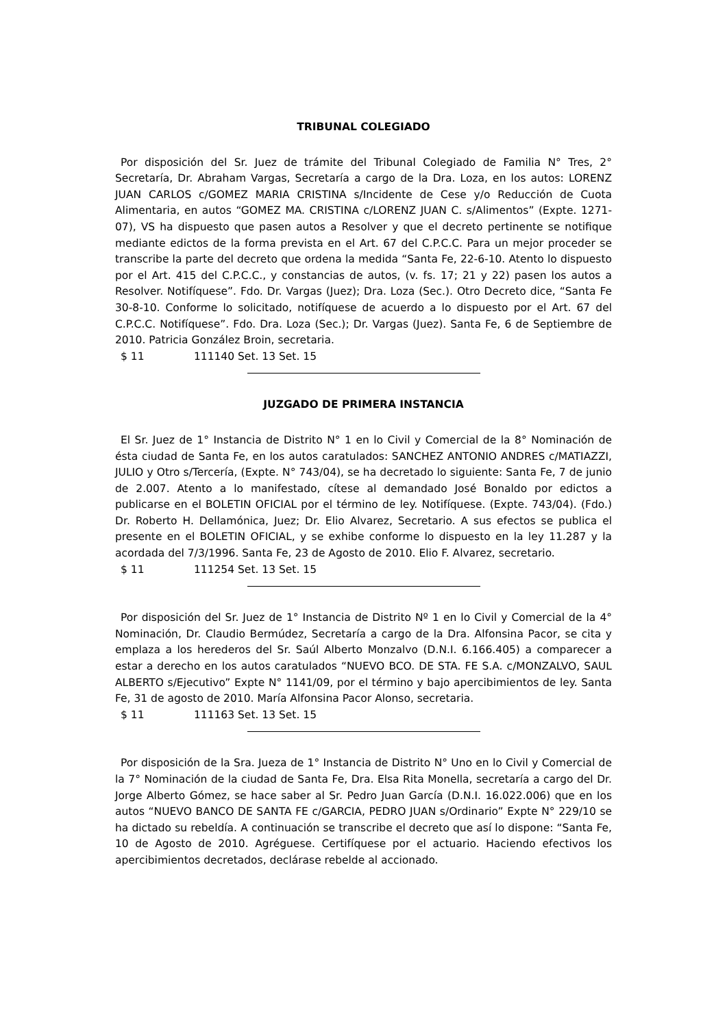TRIBUNAL COLEGIADO
Por disposición del Sr. Juez de trámite del Tribunal Colegiado de Familia N° Tres, 2° Secretaría, Dr. Abraham Vargas, Secretaría a cargo de la Dra. Loza, en los autos: LORENZ JUAN CARLOS c/GOMEZ MARIA CRISTINA s/Incidente de Cese y/o Reducción de Cuota Alimentaria, en autos “GOMEZ MA. CRISTINA c/LORENZ JUAN C. s/Alimentos” (Expte. 1271-07), VS ha dispuesto que pasen autos a Resolver y que el decreto pertinente se notifique mediante edictos de la forma prevista en el Art. 67 del C.P.C.C. Para un mejor proceder se transcribe la parte del decreto que ordena la medida “Santa Fe, 22-6-10. Atento lo dispuesto por el Art. 415 del C.P.C.C., y constancias de autos, (v. fs. 17; 21 y 22) pasen los autos a Resolver. Notifíquese”. Fdo. Dr. Vargas (Juez); Dra. Loza (Sec.). Otro Decreto dice, “Santa Fe 30-8-10. Conforme lo solicitado, notifíquese de acuerdo a lo dispuesto por el Art. 67 del C.P.C.C. Notifíquese”. Fdo. Dra. Loza (Sec.); Dr. Vargas (Juez). Santa Fe, 6 de Septiembre de 2010. Patricia González Broin, secretaria.
$ 11 111140 Set. 13 Set. 15
JUZGADO DE PRIMERA INSTANCIA
El Sr. Juez de 1° Instancia de Distrito N° 1 en lo Civil y Comercial de la 8° Nominación de ésta ciudad de Santa Fe, en los autos caratulados: SANCHEZ ANTONIO ANDRES c/MATIAZZI, JULIO y Otro s/Tercería, (Expte. N° 743/04), se ha decretado lo siguiente: Santa Fe, 7 de junio de 2.007. Atento a lo manifestado, cítese al demandado José Bonaldo por edictos a publicarse en el BOLETIN OFICIAL por el término de ley. Notifíquese. (Expte. 743/04). (Fdo.) Dr. Roberto H. Dellamónica, Juez; Dr. Elio Alvarez, Secretario. A sus efectos se publica el presente en el BOLETIN OFICIAL, y se exhibe conforme lo dispuesto en la ley 11.287 y la acordada del 7/3/1996. Santa Fe, 23 de Agosto de 2010. Elio F. Alvarez, secretario.
$ 11 111254 Set. 13 Set. 15
Por disposición del Sr. Juez de 1° Instancia de Distrito Nº 1 en lo Civil y Comercial de la 4° Nominación, Dr. Claudio Bermúdez, Secretaría a cargo de la Dra. Alfonsina Pacor, se cita y emplaza a los herederos del Sr. Saúl Alberto Monzalvo (D.N.I. 6.166.405) a comparecer a estar a derecho en los autos caratulados “NUEVO BCO. DE STA. FE S.A. c/MONZALVO, SAUL ALBERTO s/Ejecutivo” Expte N° 1141/09, por el término y bajo apercibimientos de ley. Santa Fe, 31 de agosto de 2010. María Alfonsina Pacor Alonso, secretaria.
$ 11 111163 Set. 13 Set. 15
Por disposición de la Sra. Jueza de 1° Instancia de Distrito N° Uno en lo Civil y Comercial de la 7° Nominación de la ciudad de Santa Fe, Dra. Elsa Rita Monella, secretaría a cargo del Dr. Jorge Alberto Gómez, se hace saber al Sr. Pedro Juan García (D.N.I. 16.022.006) que en los autos “NUEVO BANCO DE SANTA FE c/GARCIA, PEDRO JUAN s/Ordinario” Expte N° 229/10 se ha dictado su rebeldía. A continuación se transcribe el decreto que así lo dispone: “Santa Fe, 10 de Agosto de 2010. Agréguese. Certifíquese por el actuario. Haciendo efectivos los apercibimientos decretados, declárase rebelde al accionado.